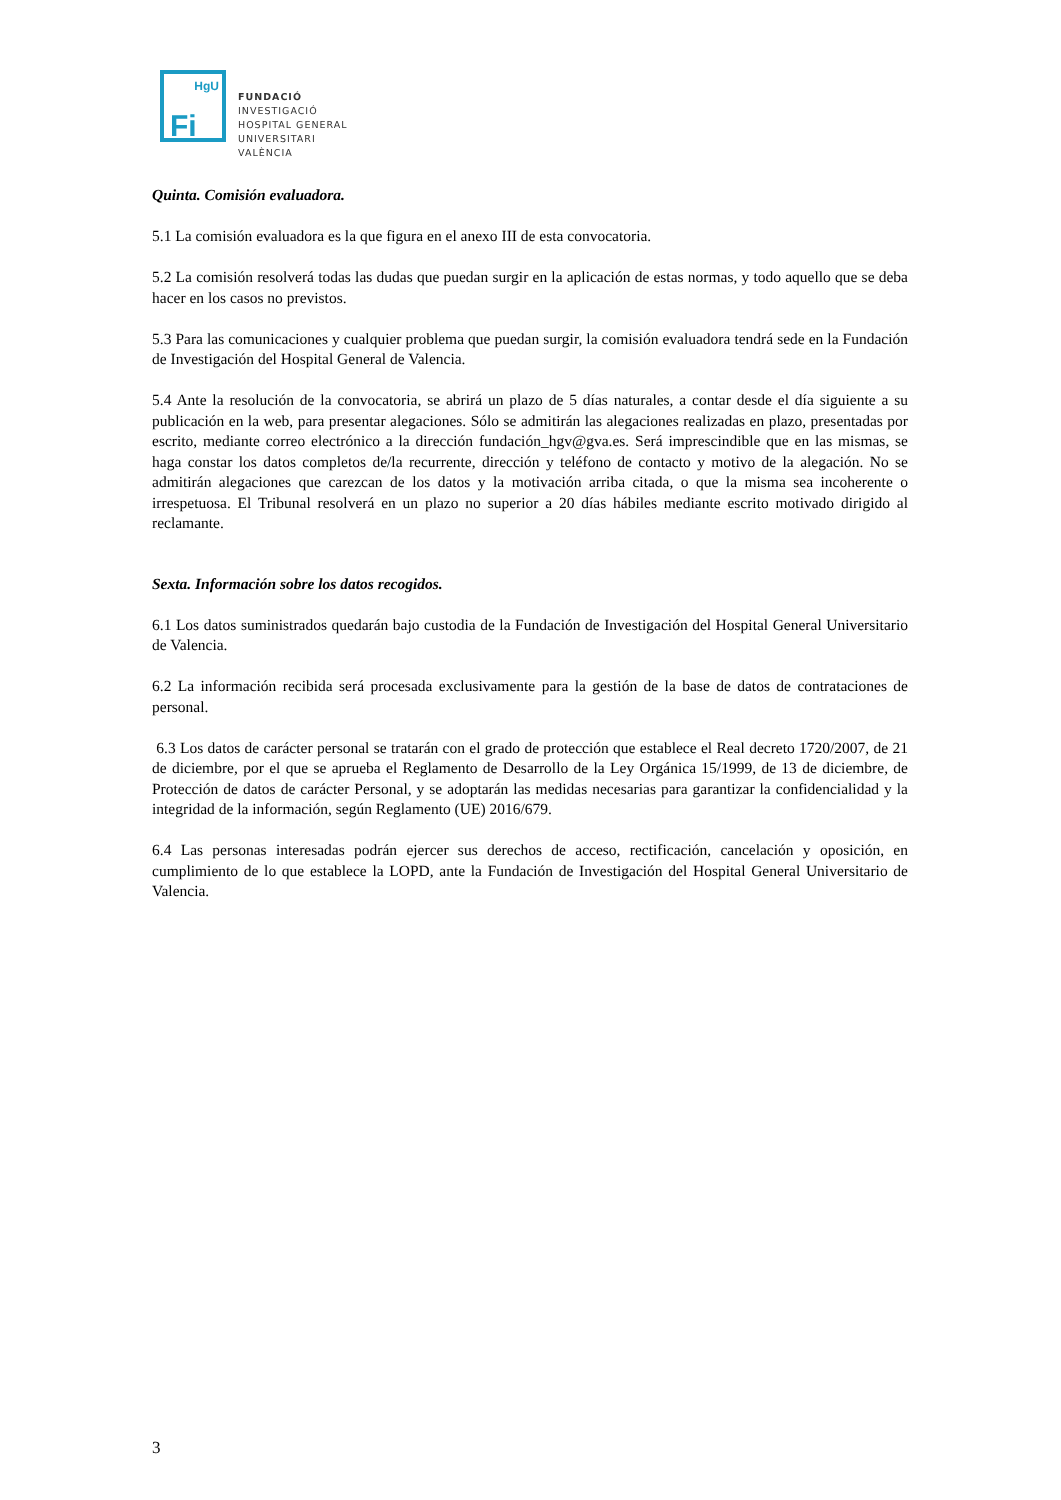HgU
Fi
FUNDACIÓ
INVESTIGACIÓ
HOSPITAL GENERAL
UNIVERSITARI
VALÈNCIA
Quinta. Comisión evaluadora.
5.1 La comisión evaluadora es la que figura en el anexo III de esta convocatoria.
5.2 La comisión resolverá todas las dudas que puedan surgir en la aplicación de estas normas, y todo aquello que se deba hacer en los casos no previstos.
5.3 Para las comunicaciones y cualquier problema que puedan surgir, la comisión evaluadora tendrá sede en la Fundación de Investigación del Hospital General de Valencia.
5.4 Ante la resolución de la convocatoria, se abrirá un plazo de 5 días naturales, a contar desde el día siguiente a su publicación en la web, para presentar alegaciones. Sólo se admitirán las alegaciones realizadas en plazo, presentadas por escrito, mediante correo electrónico a la dirección fundación_hgv@gva.es. Será imprescindible que en las mismas, se haga constar los datos completos de/la recurrente, dirección y teléfono de contacto y motivo de la alegación. No se admitirán alegaciones que carezcan de los datos y la motivación arriba citada, o que la misma sea incoherente o irrespetuosa. El Tribunal resolverá en un plazo no superior a 20 días hábiles mediante escrito motivado dirigido al reclamante.
Sexta. Información sobre los datos recogidos.
6.1 Los datos suministrados quedarán bajo custodia de la Fundación de Investigación del Hospital General Universitario de Valencia.
6.2 La información recibida será procesada exclusivamente para la gestión de la base de datos de contrataciones de personal.
6.3 Los datos de carácter personal se tratarán con el grado de protección que establece el Real decreto 1720/2007, de 21 de diciembre, por el que se aprueba el Reglamento de Desarrollo de la Ley Orgánica 15/1999, de 13 de diciembre, de Protección de datos de carácter Personal, y se adoptarán las medidas necesarias para garantizar la confidencialidad y la integridad de la información, según Reglamento (UE) 2016/679.
6.4 Las personas interesadas podrán ejercer sus derechos de acceso, rectificación, cancelación y oposición, en cumplimiento de lo que establece la LOPD, ante la Fundación de Investigación del Hospital General Universitario de Valencia.
3